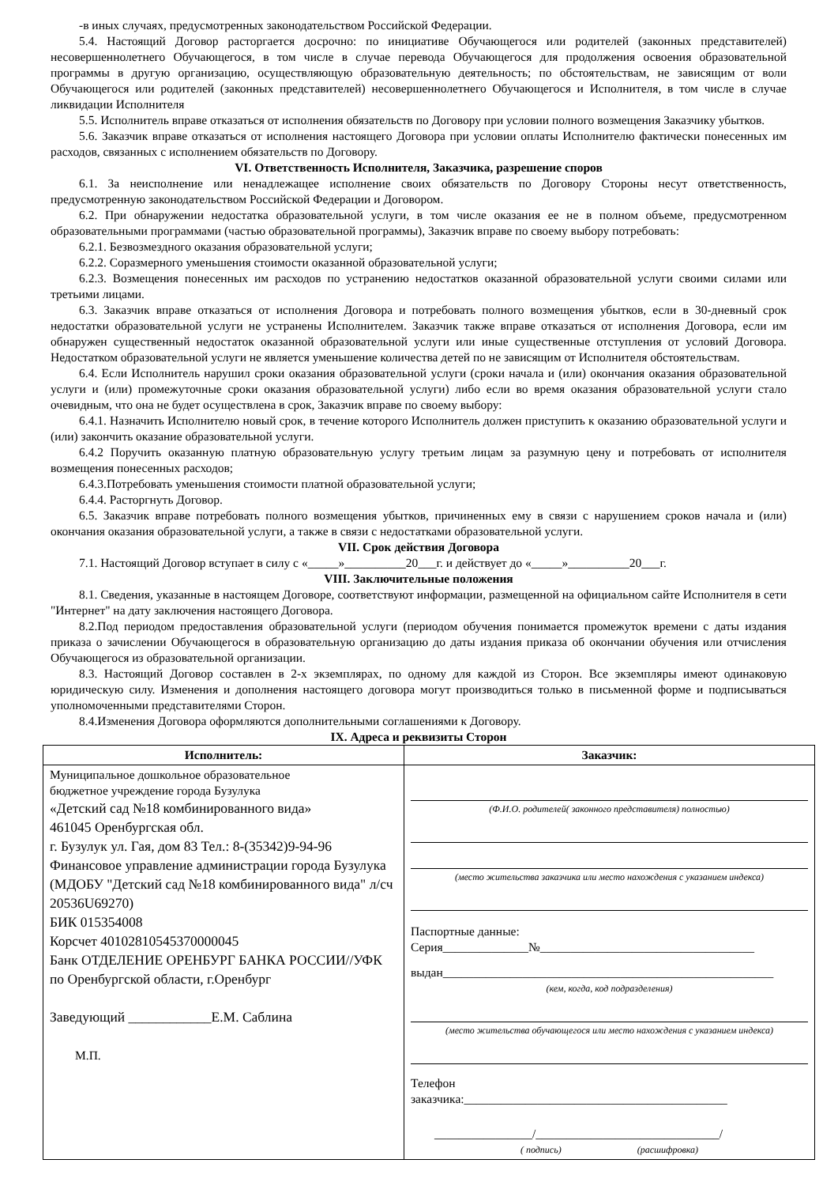-в иных случаях, предусмотренных законодательством Российской Федерации.
5.4. Настоящий Договор расторгается досрочно: по инициативе Обучающегося или родителей (законных представителей) несовершеннолетнего Обучающегося, в том числе в случае перевода Обучающегося для продолжения освоения образовательной программы в другую организацию, осуществляющую образовательную деятельность; по обстоятельствам, не зависящим от воли Обучающегося или родителей (законных представителей) несовершеннолетнего Обучающегося и Исполнителя, в том числе в случае ликвидации Исполнителя
5.5. Исполнитель вправе отказаться от исполнения обязательств по Договору при условии полного возмещения Заказчику убытков.
5.6. Заказчик вправе отказаться от исполнения настоящего Договора при условии оплаты Исполнителю фактически понесенных им расходов, связанных с исполнением обязательств по Договору.
VI. Ответственность Исполнителя, Заказчика, разрешение споров
6.1. За неисполнение или ненадлежащее исполнение своих обязательств по Договору Стороны несут ответственность, предусмотренную законодательством Российской Федерации и Договором.
6.2. При обнаружении недостатка образовательной услуги, в том числе оказания ее не в полном объеме, предусмотренном образовательными программами (частью образовательной программы), Заказчик вправе по своему выбору потребовать:
6.2.1. Безвозмездного оказания образовательной услуги;
6.2.2. Соразмерного уменьшения стоимости оказанной образовательной услуги;
6.2.3. Возмещения понесенных им расходов по устранению недостатков оказанной образовательной услуги своими силами или третьими лицами.
6.3. Заказчик вправе отказаться от исполнения Договора и потребовать полного возмещения убытков, если в 30-дневный срок недостатки образовательной услуги не устранены Исполнителем. Заказчик также вправе отказаться от исполнения Договора, если им обнаружен существенный недостаток оказанной образовательной услуги или иные существенные отступления от условий Договора. Недостатком образовательной услуги не является уменьшение количества детей по не зависящим от Исполнителя обстоятельствам.
6.4. Если Исполнитель нарушил сроки оказания образовательной услуги (сроки начала и (или) окончания оказания образовательной услуги и (или) промежуточные сроки оказания образовательной услуги) либо если во время оказания образовательной услуги стало очевидным, что она не будет осуществлена в срок, Заказчик вправе по своему выбору:
6.4.1. Назначить Исполнителю новый срок, в течение которого Исполнитель должен приступить к оказанию образовательной услуги и (или) закончить оказание образовательной услуги.
6.4.2 Поручить оказанную платную образовательную услугу третьим лицам за разумную цену и потребовать от исполнителя возмещения понесенных расходов;
6.4.3.Потребовать уменьшения стоимости платной образовательной услуги;
6.4.4. Расторгнуть Договор.
6.5. Заказчик вправе потребовать полного возмещения убытков, причиненных ему в связи с нарушением сроков начала и (или) окончания оказания образовательной услуги, а также в связи с недостатками образовательной услуги.
VII. Срок действия Договора
7.1. Настоящий Договор вступает в силу с «_____»__________20___г. и действует до «_____»__________20___г.
VIII. Заключительные положения
8.1. Сведения, указанные в настоящем Договоре, соответствуют информации, размещенной на официальном сайте Исполнителя в сети "Интернет" на дату заключения настоящего Договора.
8.2.Под периодом предоставления образовательной услуги (периодом обучения понимается промежуток времени с даты издания приказа о зачислении Обучающегося в образовательную организацию до даты издания приказа об окончании обучения или отчисления Обучающегося из образовательной организации.
8.3. Настоящий Договор составлен в 2-х экземплярах, по одному для каждой из Сторон. Все экземпляры имеют одинаковую юридическую силу. Изменения и дополнения настоящего договора могут производиться только в письменной форме и подписываться уполномоченными представителями Сторон.
8.4.Изменения Договора оформляются дополнительными соглашениями к Договору.
IX. Адреса и реквизиты Сторон
| Исполнитель: | Заказчик: |
| --- | --- |
| Муниципальное дошкольное образовательное бюджетное учреждение города Бузулука «Детский сад №18 комбинированного вида» 461045 Оренбургская обл. г. Бузулук ул. Гая, дом 83 Тел.: 8-(35342)9-94-96 Финансовое управление администрации города Бузулука (МДОБУ "Детский сад №18 комбинированного вида" л/сч 20536U69270) БИК 015354008 Корсчет 40102810545370000045 Банк ОТДЕЛЕНИЕ ОРЕНБУРГ БАНКА РОССИИ//УФК по Оренбургской области, г.Оренбург Заведующий ____________Е.М. Саблина М.П. | (Ф.И.О. родителей( законного представителя) полностью) (место жительства заказчика или место нахождения с указанием индекса) Паспортные данные: Серия______________№___________________________________ выдан______________________________________________________ (кем, когда, код подразделения) (место жительства обучающегося или место нахождения с указанием индекса) Телефон заказчика:___________________________________________ ________________/______________________________/ ( подпись) (расшифровка) |